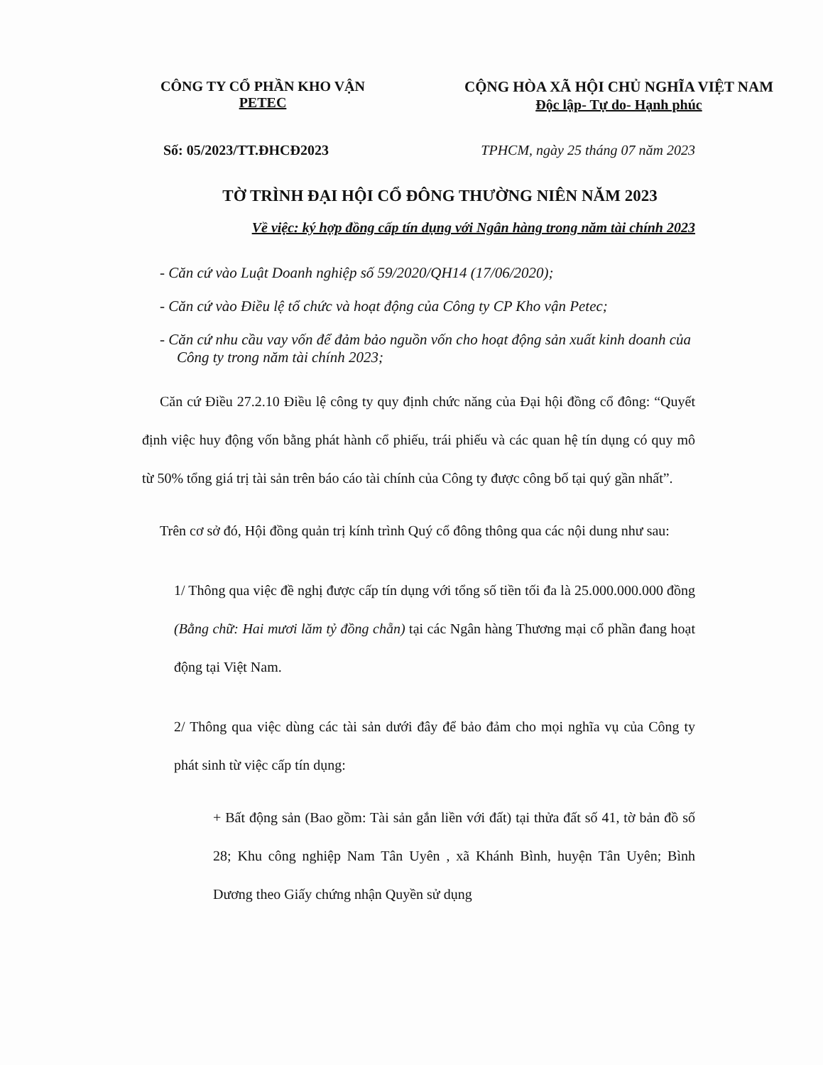CÔNG TY CỔ PHẦN KHO VẬN
PETEC
CỘNG HÒA XÃ HỘI CHỦ NGHĨA VIỆT NAM
Độc lập- Tự do- Hạnh phúc
Số: 05/2023/TT.ĐHCĐ2023 TPHCM, ngày 25 tháng 07 năm 2023
TỜ TRÌNH ĐẠI HỘI CỔ ĐÔNG THƯỜNG NIÊN NĂM 2023
Về việc: ký hợp đồng cấp tín dụng với Ngân hàng trong năm tài chính 2023
- Căn cứ vào Luật Doanh nghiệp số 59/2020/QH14 (17/06/2020);
- Căn cứ vào Điều lệ tổ chức và hoạt động của Công ty CP Kho vận Petec;
- Căn cứ nhu cầu vay vốn để đảm bảo nguồn vốn cho hoạt động sản xuất kinh doanh của Công ty trong năm tài chính 2023;
Căn cứ Điều 27.2.10 Điều lệ công ty quy định chức năng của Đại hội đồng cổ đông: “Quyết định việc huy động vốn bằng phát hành cổ phiếu, trái phiếu và các quan hệ tín dụng có quy mô từ 50% tổng giá trị tài sản trên báo cáo tài chính của Công ty được công bố tại quý gần nhất”.
Trên cơ sở đó, Hội đồng quản trị kính trình Quý cổ đông thông qua các nội dung như sau:
1/ Thông qua việc đề nghị được cấp tín dụng với tổng số tiền tối đa là 25.000.000.000 đồng (Bằng chữ: Hai mươi lăm tỷ đồng chẵn) tại các Ngân hàng Thương mại cổ phần đang hoạt động tại Việt Nam.
2/ Thông qua việc dùng các tài sản dưới đây để bảo đảm cho mọi nghĩa vụ của Công ty phát sinh từ việc cấp tín dụng:
+ Bất động sản (Bao gồm: Tài sản gắn liền với đất) tại thửa đất số 41, tờ bản đồ số 28; Khu công nghiệp Nam Tân Uyên , xã Khánh Bình, huyện Tân Uyên; Bình Dương theo Giấy chứng nhận Quyền sử dụng